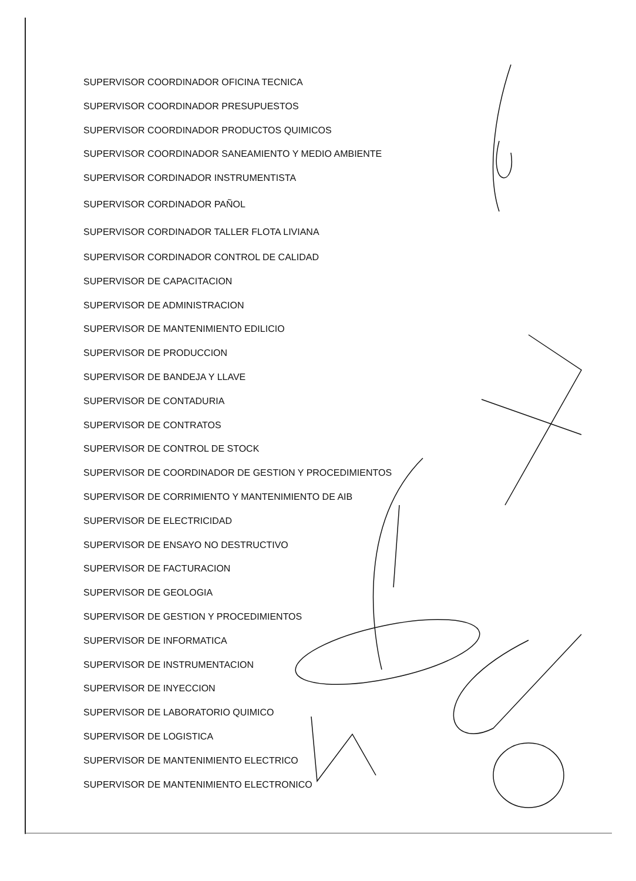SUPERVISOR COORDINADOR OFICINA TECNICA
SUPERVISOR COORDINADOR PRESUPUESTOS
SUPERVISOR COORDINADOR PRODUCTOS QUIMICOS
SUPERVISOR COORDINADOR SANEAMIENTO Y MEDIO AMBIENTE
SUPERVISOR CORDINADOR INSTRUMENTISTA
SUPERVISOR CORDINADOR PAÑOL
SUPERVISOR CORDINADOR TALLER FLOTA LIVIANA
SUPERVISOR CORDINADOR CONTROL DE CALIDAD
SUPERVISOR DE CAPACITACION
SUPERVISOR DE ADMINISTRACION
SUPERVISOR DE MANTENIMIENTO EDILICIO
SUPERVISOR DE PRODUCCION
SUPERVISOR DE BANDEJA Y LLAVE
SUPERVISOR DE CONTADURIA
SUPERVISOR DE CONTRATOS
SUPERVISOR DE CONTROL DE STOCK
SUPERVISOR DE COORDINADOR DE GESTION Y PROCEDIMIENTOS
SUPERVISOR DE CORRIMIENTO Y MANTENIMIENTO DE AIB
SUPERVISOR DE ELECTRICIDAD
SUPERVISOR DE ENSAYO NO DESTRUCTIVO
SUPERVISOR DE FACTURACION
SUPERVISOR DE GEOLOGIA
SUPERVISOR DE GESTION Y PROCEDIMIENTOS
SUPERVISOR DE INFORMATICA
SUPERVISOR DE INSTRUMENTACION
SUPERVISOR DE INYECCION
SUPERVISOR DE LABORATORIO QUIMICO
SUPERVISOR DE LOGISTICA
SUPERVISOR DE MANTENIMIENTO ELECTRICO
SUPERVISOR DE MANTENIMIENTO ELECTRONICO